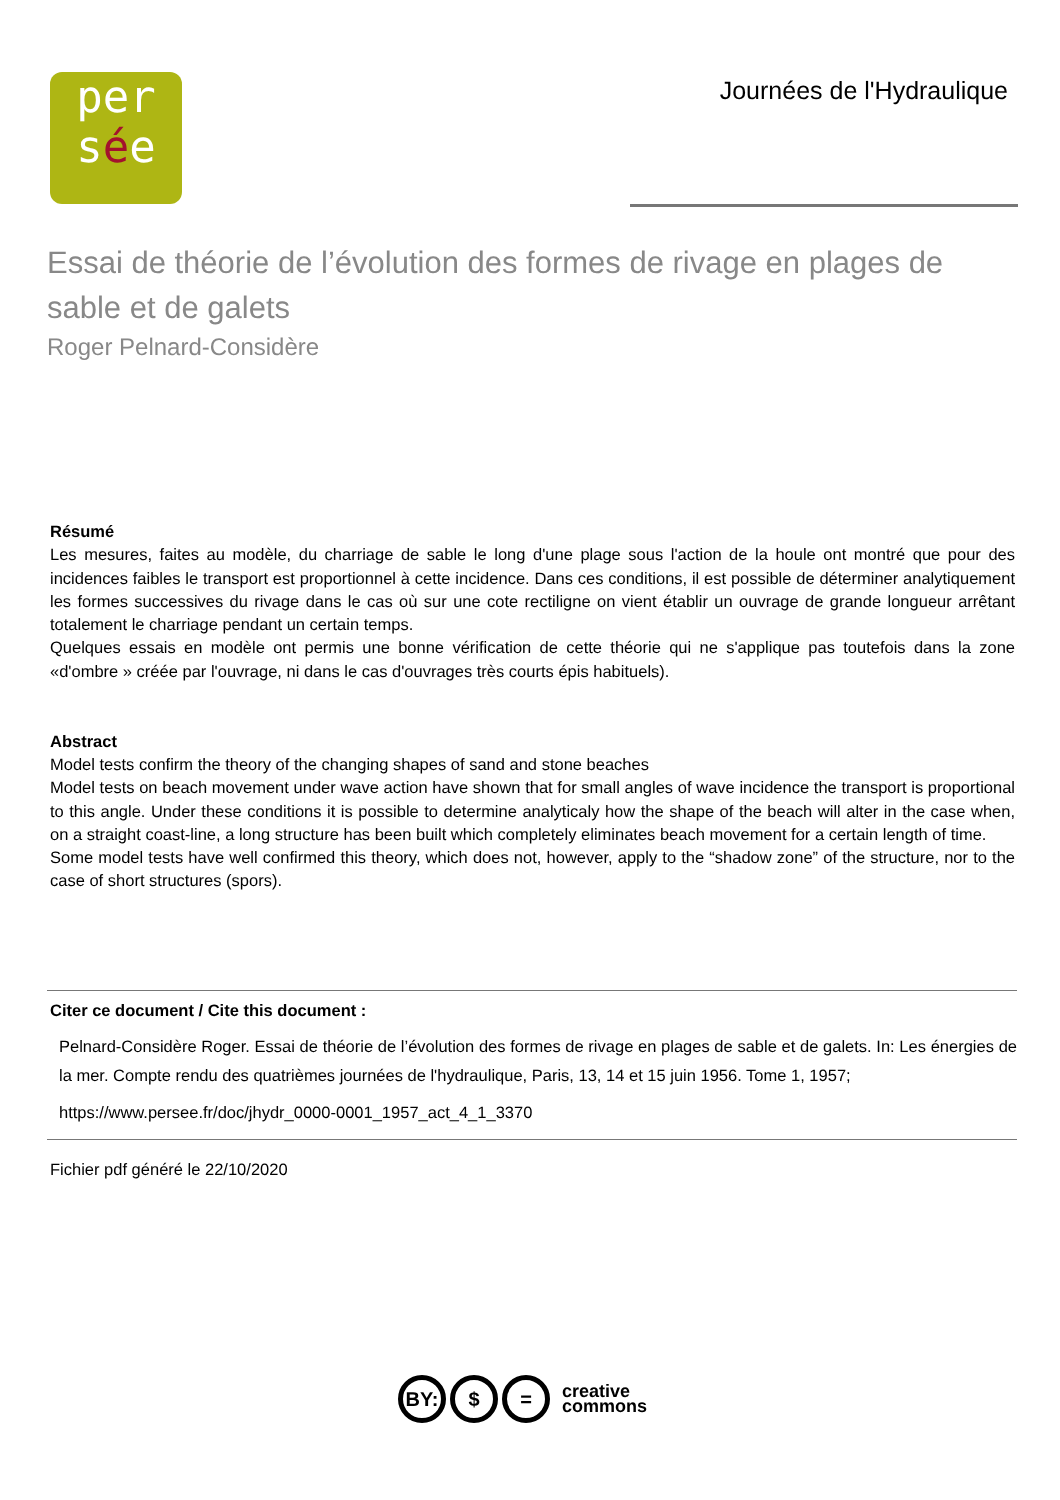per
sée
Journées de l'Hydraulique
Essai de théorie de l’évolution des formes de rivage en plages de sable et de galets
Roger Pelnard-Considère
Résumé
Les mesures, faites au modèle, du charriage de sable le long d'une plage sous l'action de la houle ont montré que pour des incidences faibles le transport est proportionnel à cette incidence. Dans ces conditions, il est possible de déterminer analytiquement les formes successives du rivage dans le cas où sur une cote rectiligne on vient établir un ouvrage de grande longueur arrêtant totalement le charriage pendant un certain temps.
Quelques essais en modèle ont permis une bonne vérification de cette théorie qui ne s'applique pas toutefois dans la zone «d'ombre » créée par l'ouvrage, ni dans le cas d'ouvrages très courts épis habituels).
Abstract
Model tests confirm the theory of the changing shapes of sand and stone beaches
Model tests on beach movement under wave action have shown that for small angles of wave incidence the transport is proportional to this angle. Under these conditions it is possible to determine analyticaly how the shape of the beach will alter in the case when, on a straight coast-line, a long structure has been built which completely eliminates beach movement for a certain length of time.
Some model tests have well confirmed this theory, which does not, however, apply to the “shadow zone” of the structure, nor to the case of short structures (spors).
Citer ce document / Cite this document :
Pelnard-Considère Roger. Essai de théorie de l’évolution des formes de rivage en plages de sable et de galets. In: Les énergies de la mer. Compte rendu des quatrièmes journées de l'hydraulique, Paris, 13, 14 et 15 juin 1956. Tome 1, 1957;
https://www.persee.fr/doc/jhydr_0000-0001_1957_act_4_1_3370
Fichier pdf généré le 22/10/2020
BY: $ =
creative
commons